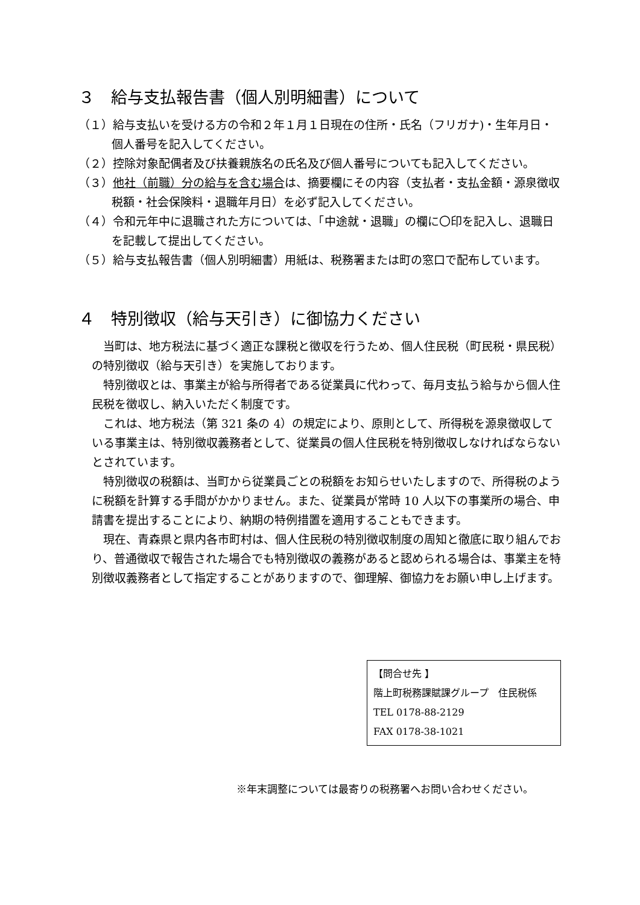３　給与支払報告書（個人別明細書）について
（１）給与支払いを受ける方の令和２年１月１日現在の住所・氏名（フリガナ)・生年月日・個人番号を記入してください。
（２）控除対象配偶者及び扶養親族名の氏名及び個人番号についても記入してください。
（３）他社（前職）分の給与を含む場合は、摘要欄にその内容（支払者・支払金額・源泉徴収税額・社会保険料・退職年月日）を必ず記入してください。
（４）令和元年中に退職された方については、「中途就・退職」の欄に〇印を記入し、退職日を記載して提出してください。
（５）給与支払報告書（個人別明細書）用紙は、税務署または町の窓口で配布しています。
４　特別徴収（給与天引き）に御協力ください
当町は、地方税法に基づく適正な課税と徴収を行うため、個人住民税（町民税・県民税）の特別徴収（給与天引き）を実施しております。
特別徴収とは、事業主が給与所得者である従業員に代わって、毎月支払う給与から個人住民税を徴収し、納入いただく制度です。
これは、地方税法（第 321 条の 4）の規定により、原則として、所得税を源泉徴収している事業主は、特別徴収義務者として、従業員の個人住民税を特別徴収しなければならないとされています。
特別徴収の税額は、当町から従業員ごとの税額をお知らせいたしますので、所得税のように税額を計算する手間がかかりません。また、従業員が常時 10 人以下の事業所の場合、申請書を提出することにより、納期の特例措置を適用することもできます。
現在、青森県と県内各市町村は、個人住民税の特別徴収制度の周知と徹底に取り組んでおり、普通徴収で報告された場合でも特別徴収の義務があると認められる場合は、事業主を特別徴収義務者として指定することがありますので、御理解、御協力をお願い申し上げます。
【問合せ先 】
階上町税務課賦課グループ　住民税係
TEL 0178-88-2129
FAX 0178-38-1021
※年末調整については最寄りの税務署へお問い合わせください。